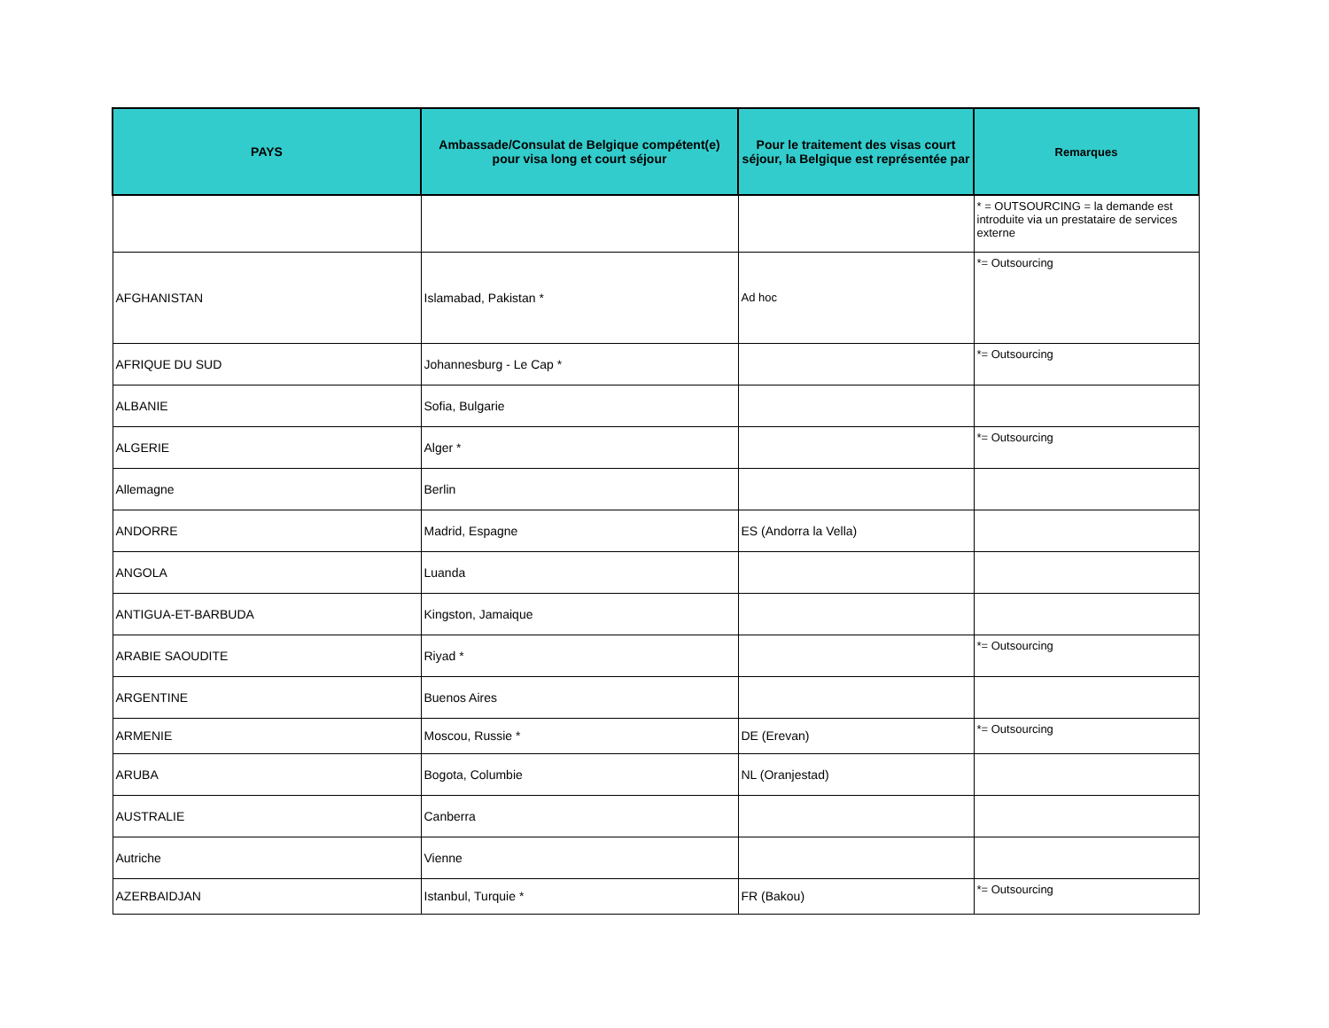| PAYS | Ambassade/Consulat de Belgique compétent(e) pour visa long et court séjour | Pour le traitement des visas court séjour, la Belgique est représentée par | Remarques |
| --- | --- | --- | --- |
| | | | * = OUTSOURCING = la demande est introduite via un prestataire de services externe |
| AFGHANISTAN | Islamabad, Pakistan * | Ad hoc | *= Outsourcing |
| AFRIQUE DU SUD | Johannesburg - Le Cap * | | *= Outsourcing |
| ALBANIE | Sofia, Bulgarie | | |
| ALGERIE | Alger * | | *= Outsourcing |
| Allemagne | Berlin | | |
| ANDORRE | Madrid, Espagne | ES (Andorra la Vella) | |
| ANGOLA | Luanda | | |
| ANTIGUA-ET-BARBUDA | Kingston, Jamaique | | |
| ARABIE SAOUDITE | Riyad * | | *= Outsourcing |
| ARGENTINE | Buenos Aires | | |
| ARMENIE | Moscou, Russie * | DE (Erevan) | *= Outsourcing |
| ARUBA | Bogota, Columbie | NL (Oranjestad) | |
| AUSTRALIE | Canberra | | |
| Autriche | Vienne | | |
| AZERBAIDJAN | Istanbul, Turquie * | FR (Bakou) | *= Outsourcing |